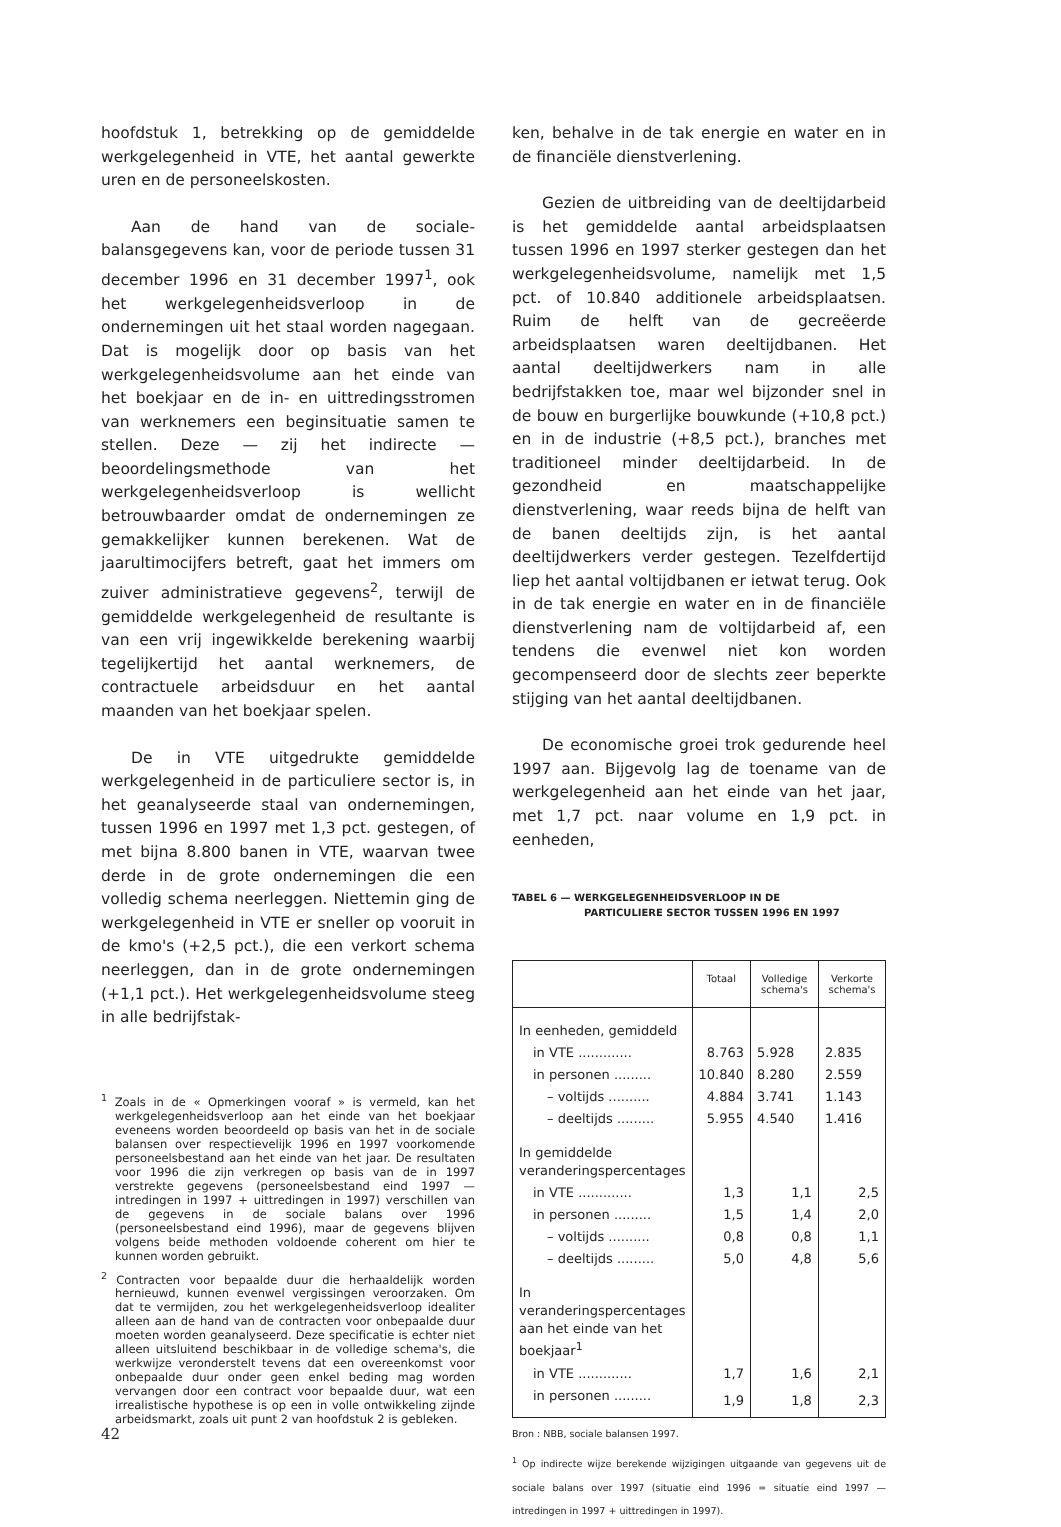hoofdstuk 1, betrekking op de gemiddelde werkgelegenheid in VTE, het aantal gewerkte uren en de personeelskosten.
Aan de hand van de sociale-balansgegevens kan, voor de periode tussen 31 december 1996 en 31 december 1997<sup>1</sup>, ook het werkgelegenheidsverloop in de ondernemingen uit het staal worden nagegaan. Dat is mogelijk door op basis van het werkgelegenheidsvolume aan het einde van het boekjaar en de in- en uittredingsstromen van werknemers een beginsituatie samen te stellen. Deze — zij het indirecte — beoordelingsmethode van het werkgelegenheidsverloop is wellicht betrouwbaarder omdat de ondernemingen ze gemakkelijker kunnen berekenen. Wat de jaarultimocijfers betreft, gaat het immers om zuiver administratieve gegevens<sup>2</sup>, terwijl de gemiddelde werkgelegenheid de resultante is van een vrij ingewikkelde berekening waarbij tegelijkertijd het aantal werknemers, de contractuele arbeidsduur en het aantal maanden van het boekjaar spelen.
De in VTE uitgedrukte gemiddelde werkgelegenheid in de particuliere sector is, in het geanalyseerde staal van ondernemingen, tussen 1996 en 1997 met 1,3 pct. gestegen, of met bijna 8.800 banen in VTE, waarvan twee derde in de grote ondernemingen die een volledig schema neerleggen. Niettemin ging de werkgelegenheid in VTE er sneller op vooruit in de kmo's (+2,5 pct.), die een verkort schema neerleggen, dan in de grote ondernemingen (+1,1 pct.). Het werkgelegenheidsvolume steeg in alle bedrijfstak-
<sup>1</sup> Zoals in de « Opmerkingen vooraf » is vermeld, kan het werkgelegenheidsverloop aan het einde van het boekjaar eveneens worden beoordeeld op basis van het in de sociale balansen over respectievelijk 1996 en 1997 voorkomende personeelsbestand aan het einde van het jaar. De resultaten voor 1996 die zijn verkregen op basis van de in 1997 verstrekte gegevens (personeelsbestand eind 1997 — intredingen in 1997 + uittredingen in 1997) verschillen van de gegevens in de sociale balans over 1996 (personeelsbestand eind 1996), maar de gegevens blijven volgens beide methoden voldoende coherent om hier te kunnen worden gebruikt.
<sup>2</sup> Contracten voor bepaalde duur die herhaaldelijk worden hernieuwd, kunnen evenwel vergissingen veroorzaken. Om dat te vermijden, zou het werkgelegenheidsverloop idealiter alleen aan de hand van de contracten voor onbepaalde duur moeten worden geanalyseerd. Deze specificatie is echter niet alleen uitsluitend beschikbaar in de volledige schema's, die werkwijze veronderstelt tevens dat een overeenkomst voor onbepaalde duur onder geen enkel beding mag worden vervangen door een contract voor bepaalde duur, wat een irrealistische hypothese is op een in volle ontwikkeling zijnde arbeidsmarkt, zoals uit punt 2 van hoofdstuk 2 is gebleken.
ken, behalve in de tak energie en water en in de financiële dienstverlening.
Gezien de uitbreiding van de deeltijdarbeid is het gemiddelde aantal arbeidsplaatsen tussen 1996 en 1997 sterker gestegen dan het werkgelegenheidsvolume, namelijk met 1,5 pct. of 10.840 additionele arbeidsplaatsen. Ruim de helft van de gecreëerde arbeidsplaatsen waren deeltijdbanen. Het aantal deeltijdwerkers nam in alle bedrijfstakken toe, maar wel bijzonder snel in de bouw en burgerlijke bouwkunde (+10,8 pct.) en in de industrie (+8,5 pct.), branches met traditioneel minder deeltijdarbeid. In de gezondheid en maatschappelijke dienstverlening, waar reeds bijna de helft van de banen deeltijds zijn, is het aantal deeltijdwerkers verder gestegen. Tezelfdertijd liep het aantal voltijdbanen er ietwat terug. Ook in de tak energie en water en in de financiële dienstverlening nam de voltijdarbeid af, een tendens die evenwel niet kon worden gecompenseerd door de slechts zeer beperkte stijging van het aantal deeltijdbanen.
De economische groei trok gedurende heel 1997 aan. Bijgevolg lag de toename van de werkgelegenheid aan het einde van het jaar, met 1,7 pct. naar volume en 1,9 pct. in eenheden,
TABEL 6 — WERKGELEGENHEIDSVERLOOP IN DE
PARTICULIERE SECTOR TUSSEN 1996 EN 1997
| | Totaal | Volledige schema's | Verkorte schema's |
| --- | --- | --- | --- |
| In eenheden, gemiddeld | | | |
| in VTE ............. | 8.763 | 5.928 | 2.835 |
| in personen ......... | 10.840 | 8.280 | 2.559 |
| – voltijds .......... | 4.884 | 3.741 | 1.143 |
| – deeltijds ......... | 5.955 | 4.540 | 1.416 |
| In gemiddelde veranderingspercentages | | | |
| in VTE ............. | 1,3 | 1,1 | 2,5 |
| in personen ......... | 1,5 | 1,4 | 2,0 |
| – voltijds .......... | 0,8 | 0,8 | 1,1 |
| – deeltijds ......... | 5,0 | 4,8 | 5,6 |
| In veranderingspercentages aan het einde van het boekjaar<sup>1</sup> | | | |
| in VTE ............. | 1,7 | 1,6 | 2,1 |
| in personen ......... | 1,9 | 1,8 | 2,3 |
Bron : NBB, sociale balansen 1997.
<sup>1</sup> Op indirecte wijze berekende wijzigingen uitgaande van gegevens uit de sociale balans over 1997 (situatie eind 1996 = situatie eind 1997 — intredingen in 1997 + uittredingen in 1997).
42